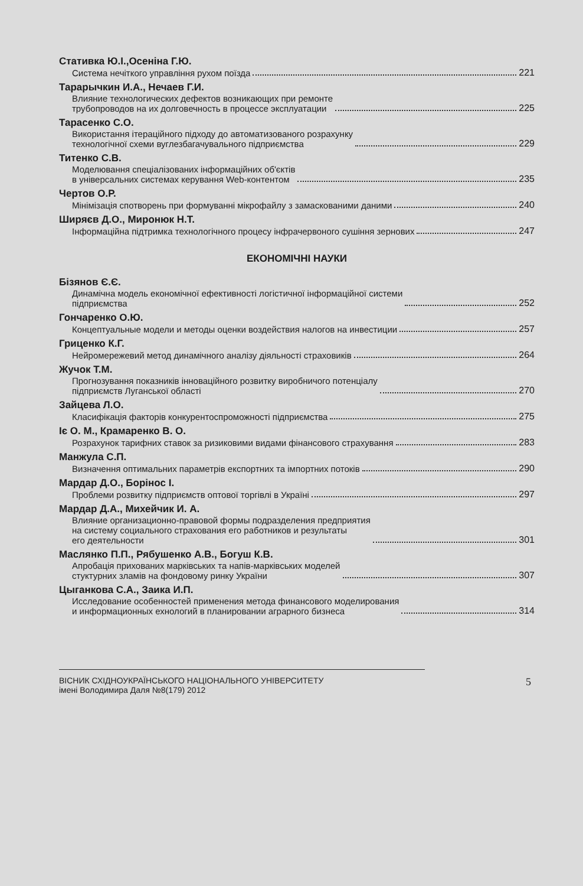Стативка Ю.І.,Осеніна Г.Ю.
Система нечіткого управління рухом поїзда 221
Тарарычкин И.А., Нечаев Г.И.
Влияние технологических дефектов возникающих при ремонте
трубопроводов на их долговечность в процессе эксплуатации 225
Тарасенко С.О.
Використання ітераційного підходу до автоматизованого розрахунку
технологічної схеми вуглезбагачувального підприємства 229
Титенко С.В.
Моделювання спеціалізованих інформаційних об'єктів
в універсальних системах керування Web-контентом 235
Чертов О.Р.
Мінімізація спотворень при формуванні мікрофайлу з замаскованими даними 240
Ширяєв Д.О., Миронюк Н.Т.
Інформаційна підтримка технологічного процесу інфрачервоного сушіння зернових 247
ЕКОНОМІЧНІ НАУКИ
Бізянов Є.Є.
Динамічна модель економічної ефективності логістичної інформаційної системи
підприємства 252
Гончаренко О.Ю.
Концептуальные модели и методы оценки воздействия налогов на инвестиции 257
Гриценко К.Г.
Нейромережевий метод динамічного аналізу діяльності страховиків 264
Жучок Т.М.
Прогнозування показників інноваційного розвитку виробничого потенціалу
підприємств Луганської області 270
Зайцева Л.О.
Класифікація факторів конкурентоспроможності підприємства 275
Іє О. М., Крамаренко В. О.
Розрахунок тарифних ставок за ризиковими видами фінансового страхування 283
Манжула С.П.
Визначення оптимальних параметрів експортних та імпортних потоків 290
Мардар Д.О., Борінос І.
Проблеми розвитку підприємств оптової торгівлі в Україні 297
Мардар Д.А., Михейчик И. А.
Влияние организационно-правовой формы подразделения предприятия
на систему социального страхования его работников и результаты
его деятельности 301
Маслянко П.П., Рябушенко А.В., Богуш К.В.
Апробація прихованих марківських та напів-марківських моделей
стуктурних зламів на фондовому ринку України 307
Цыганкова С.А., Заика И.П.
Исследование особенностей применения метода финансового моделирования
и информационных ехнологий в планировании аграрного бизнеса 314
5 ВІСНИК СХІДНОУКРАЇНСЬКОГО НАЦІОНАЛЬНОГО УНІВЕРСИТЕТУ
імені Володимира Даля №8(179) 2012